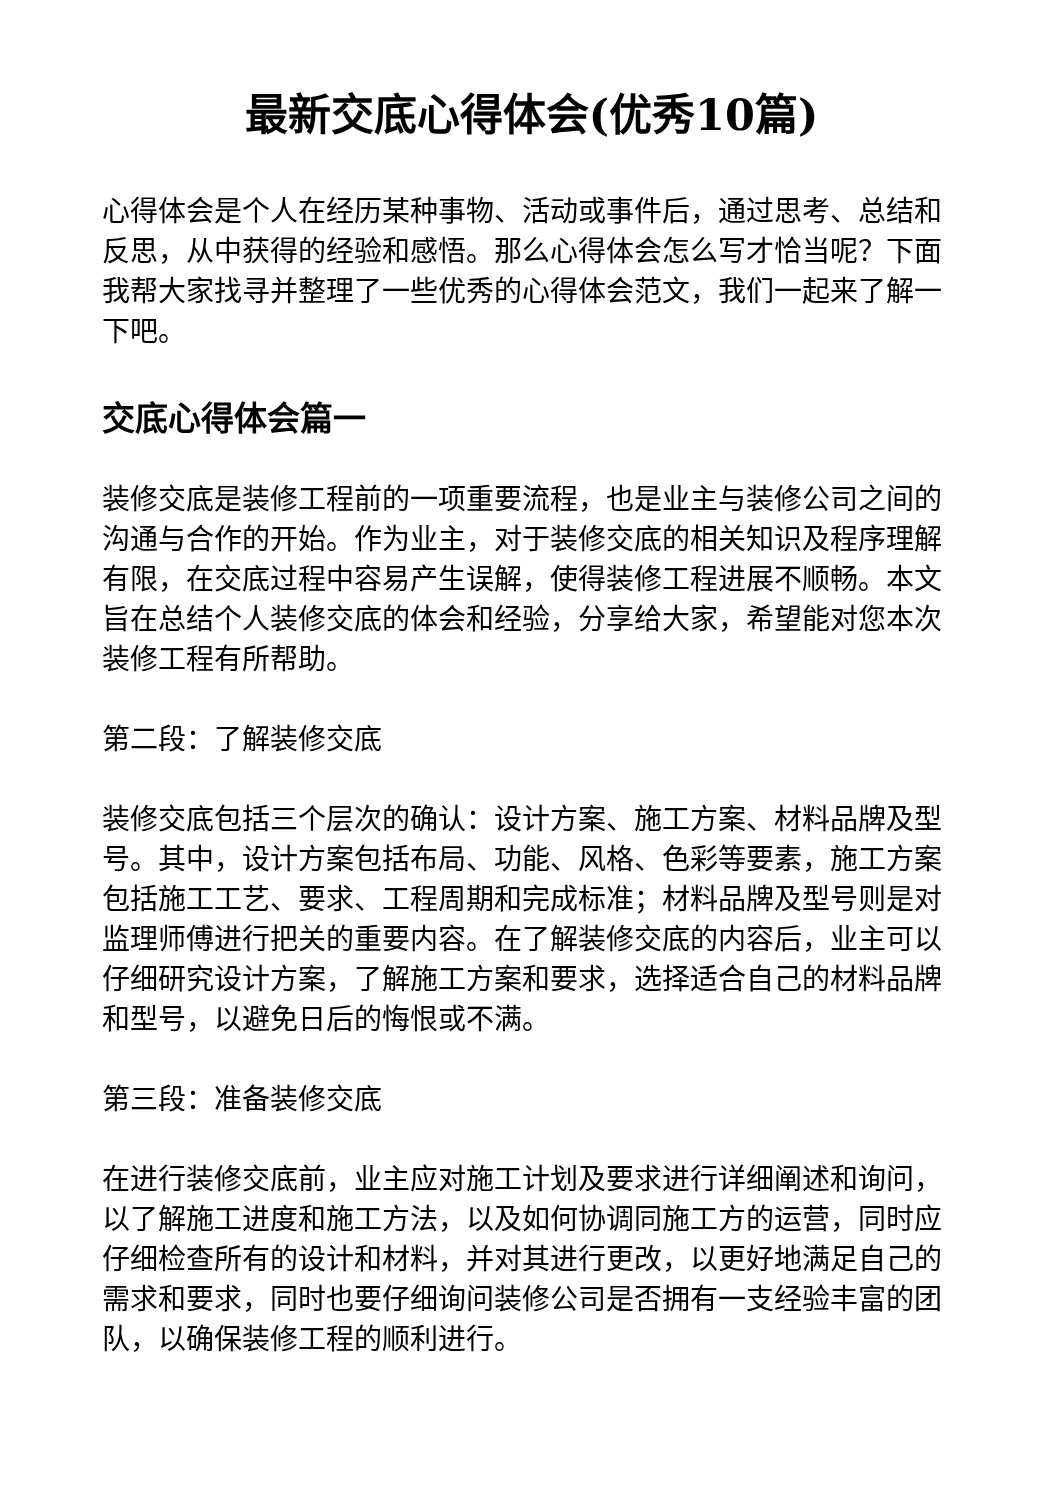最新交底心得体会(优秀10篇)
心得体会是个人在经历某种事物、活动或事件后，通过思考、总结和反思，从中获得的经验和感悟。那么心得体会怎么写才恰当呢？下面我帮大家找寻并整理了一些优秀的心得体会范文，我们一起来了解一下吧。
交底心得体会篇一
装修交底是装修工程前的一项重要流程，也是业主与装修公司之间的沟通与合作的开始。作为业主，对于装修交底的相关知识及程序理解有限，在交底过程中容易产生误解，使得装修工程进展不顺畅。本文旨在总结个人装修交底的体会和经验，分享给大家，希望能对您本次装修工程有所帮助。
第二段：了解装修交底
装修交底包括三个层次的确认：设计方案、施工方案、材料品牌及型号。其中，设计方案包括布局、功能、风格、色彩等要素，施工方案包括施工工艺、要求、工程周期和完成标准；材料品牌及型号则是对监理师傅进行把关的重要内容。在了解装修交底的内容后，业主可以仔细研究设计方案，了解施工方案和要求，选择适合自己的材料品牌和型号，以避免日后的悔恨或不满。
第三段：准备装修交底
在进行装修交底前，业主应对施工计划及要求进行详细阐述和询问，以了解施工进度和施工方法，以及如何协调同施工方的运营，同时应仔细检查所有的设计和材料，并对其进行更改，以更好地满足自己的需求和要求，同时也要仔细询问装修公司是否拥有一支经验丰富的团队，以确保装修工程的顺利进行。